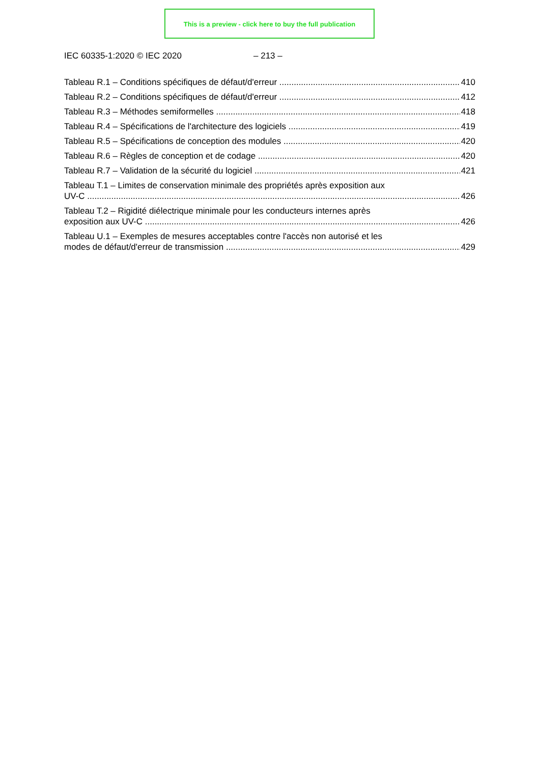This is a preview - click here to buy the full publication
IEC 60335-1:2020 © IEC 2020 – 213 –
Tableau R.1 – Conditions spécifiques de défaut/d'erreur
410
Tableau R.2 – Conditions spécifiques de défaut/d'erreur
412
Tableau R.3 – Méthodes semiformelles
418
Tableau R.4 – Spécifications de l'architecture des logiciels
419
Tableau R.5 – Spécifications de conception des modules
420
Tableau R.6 – Règles de conception et de codage
420
Tableau R.7 – Validation de la sécurité du logiciel
421
Tableau T.1 – Limites de conservation minimale des propriétés après exposition aux
UV-C
426
Tableau T.2 – Rigidité diélectrique minimale pour les conducteurs internes après
exposition aux UV-C
426
Tableau U.1 – Exemples de mesures acceptables contre l'accès non autorisé et les
modes de défaut/d'erreur de transmission
429